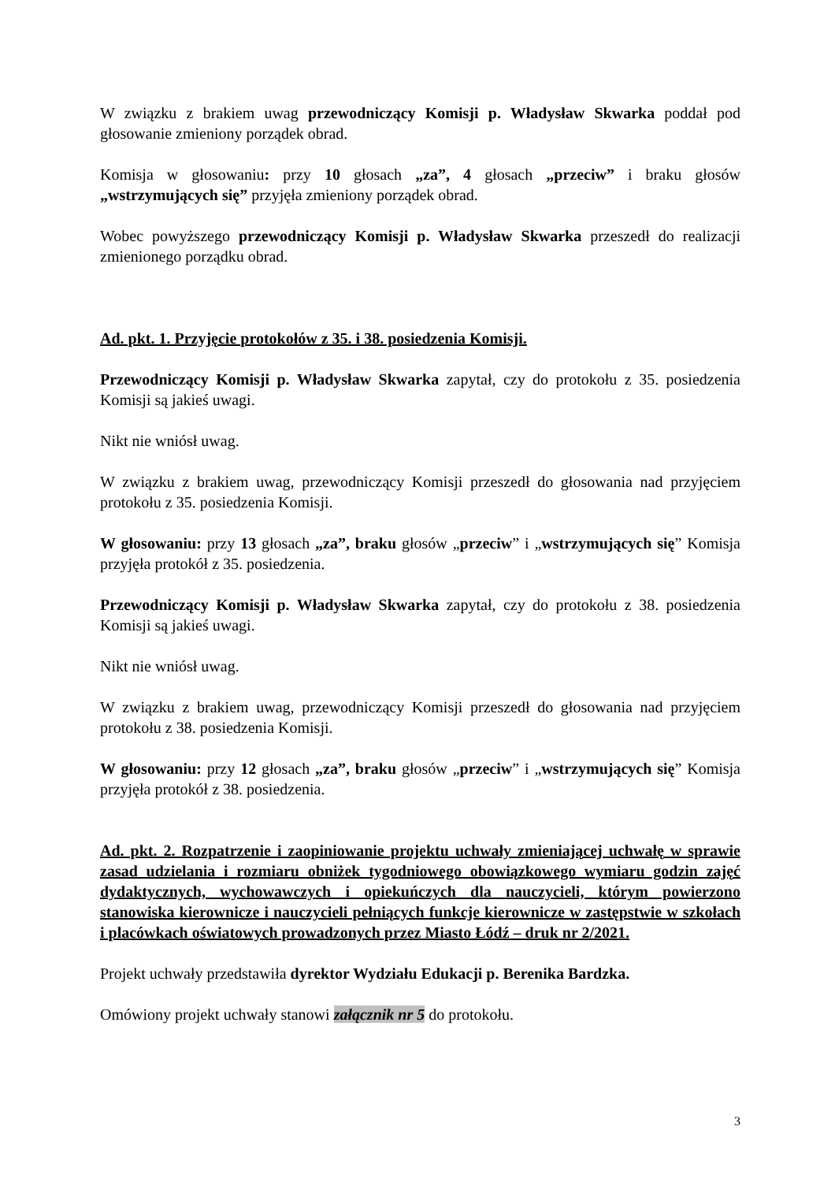W związku z brakiem uwag przewodniczący Komisji p. Władysław Skwarka poddał pod głosowanie zmieniony porządek obrad.
Komisja w głosowaniu: przy 10 głosach „za”, 4 głosach „przeciw” i braku głosów „wstrzymujących się” przyjęła zmieniony porządek obrad.
Wobec powyższego przewodniczący Komisji p. Władysław Skwarka przeszedł do realizacji zmienionego porządku obrad.
Ad. pkt. 1. Przyjęcie protokołów z 35. i 38. posiedzenia Komisji.
Przewodniczący Komisji p. Władysław Skwarka zapytał, czy do protokołu z 35. posiedzenia Komisji są jakieś uwagi.
Nikt nie wniósł uwag.
W związku z brakiem uwag, przewodniczący Komisji przeszedł do głosowania nad przyjęciem protokołu z 35. posiedzenia Komisji.
W głosowaniu: przy 13 głosach „za”, braku głosów „przeciw” i „wstrzymujących się” Komisja przyjęła protokół z 35. posiedzenia.
Przewodniczący Komisji p. Władysław Skwarka zapytał, czy do protokołu z 38. posiedzenia Komisji są jakieś uwagi.
Nikt nie wniósł uwag.
W związku z brakiem uwag, przewodniczący Komisji przeszedł do głosowania nad przyjęciem protokołu z 38. posiedzenia Komisji.
W głosowaniu: przy 12 głosach „za”, braku głosów „przeciw” i „wstrzymujących się” Komisja przyjęła protokół z 38. posiedzenia.
Ad. pkt. 2. Rozpatrzenie i zaopiniowanie projektu uchwały zmieniającej uchwałę w sprawie zasad udzielania i rozmiaru obniżek tygodniowego obowiązkowego wymiaru godzin zajęć dydaktycznych, wychowawczych i opiekuńczych dla nauczycieli, którym powierzono stanowiska kierownicze i nauczycieli pełniących funkcje kierownicze w zastępstwie w szkołach i placówkach oświatowych prowadzonych przez Miasto Łódź – druk nr 2/2021.
Projekt uchwały przedstawiła dyrektor Wydziału Edukacji p. Berenika Bardzka.
Omówiony projekt uchwały stanowi załącznik nr 5 do protokołu.
3